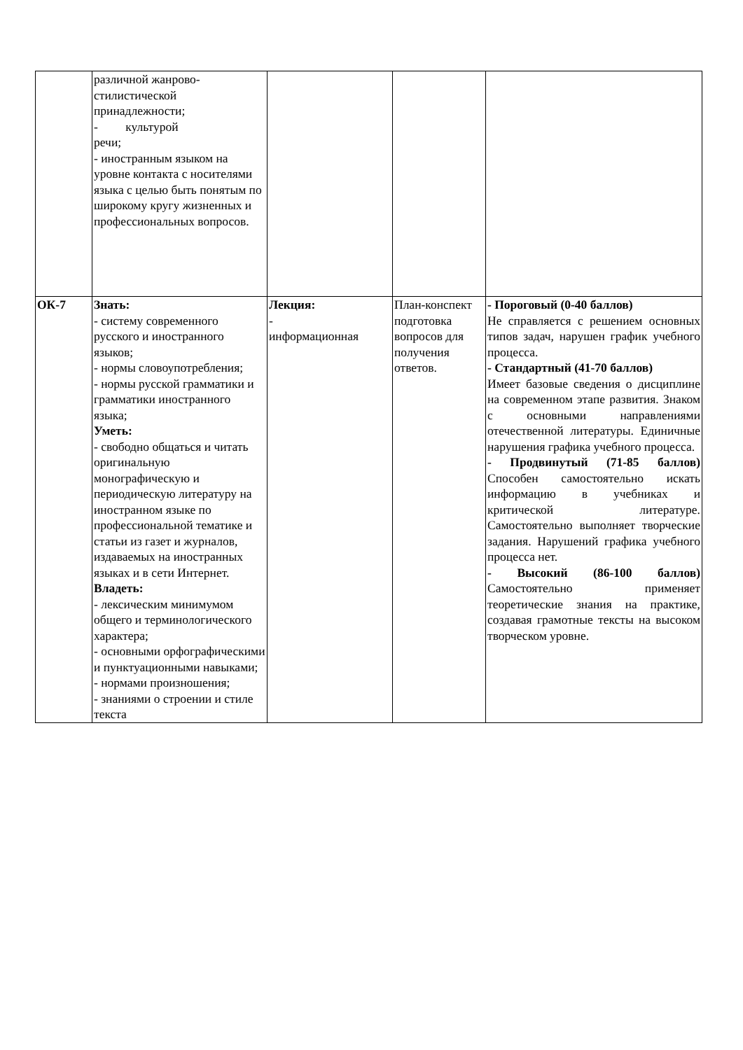| | различной жанрово- стилистической принадлежности; - культурой речи; - иностранным языком на уровне контакта с носителями языка с целью быть понятым по широкому кругу жизненных и профессиональных вопросов. | | | |
| ОК-7 | Знать: - систему современного русского и иностранного языков; - нормы словоупотребления; - нормы русской грамматики и грамматики иностранного языка; Уметь: - свободно общаться и читать оригинальную монографическую и периодическую литературу на иностранном языке по профессиональной тематике и статьи из газет и журналов, издаваемых на иностранных языках и в сети Интернет. Владеть: - лексическим минимумом общего и терминологического характера; - основными орфографическими и пунктуационными навыками; - нормами произношения; - знаниями о строении и стиле текста | Лекция: - информационная | План-конспект подготовка вопросов для получения ответов. | - Пороговый (0-40 баллов) Не справляется с решением основных типов задач, нарушен график учебного процесса. - Стандартный (41-70 баллов) Имеет базовые сведения о дисциплине на современном этапе развития. Знаком с основными направлениями отечественной литературы. Единичные нарушения графика учебного процесса. - Продвинутый (71-85 баллов) Способен самостоятельно искать информацию в учебниках и критической литературе. Самостоятельно выполняет творческие задания. Нарушений графика учебного процесса нет. - Высокий (86-100 баллов) Самостоятельно применяет теоретические знания на практике, создавая грамотные тексты на высоком творческом уровне. |